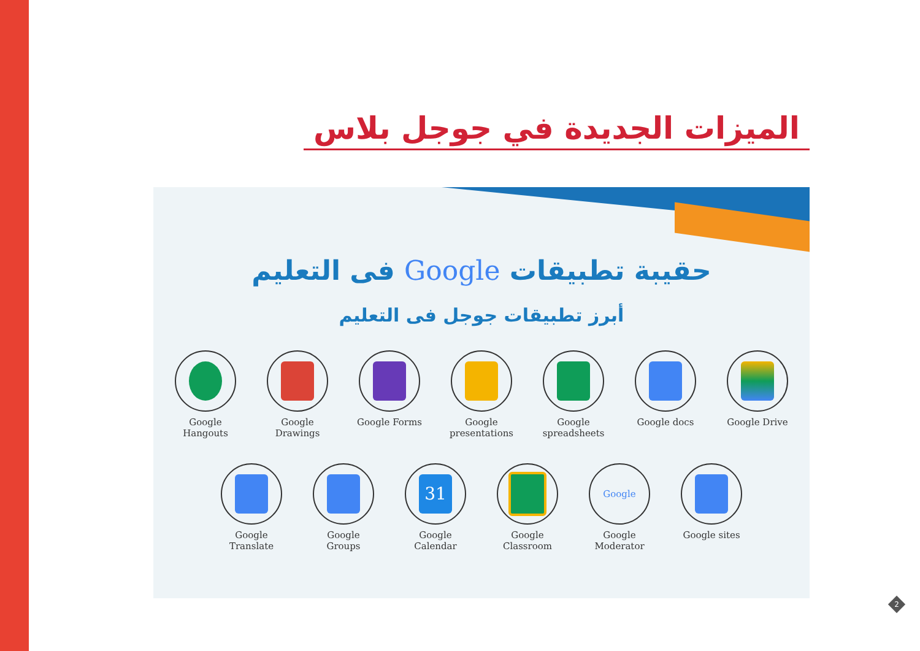الميزات الجديدة في جوجل بلاس
حقيبة تطبيقات Google فى التعليم
أبرز تطبيقات جوجل فى التعليم
Google Hangouts
Google Drawings
Google Forms Google presentations
Google spreadsheets
Google docs Google Drive
Google Translate
Google Groups
31
Google Calendar
Google Classroom
Google
Google Moderator
Google sites
2